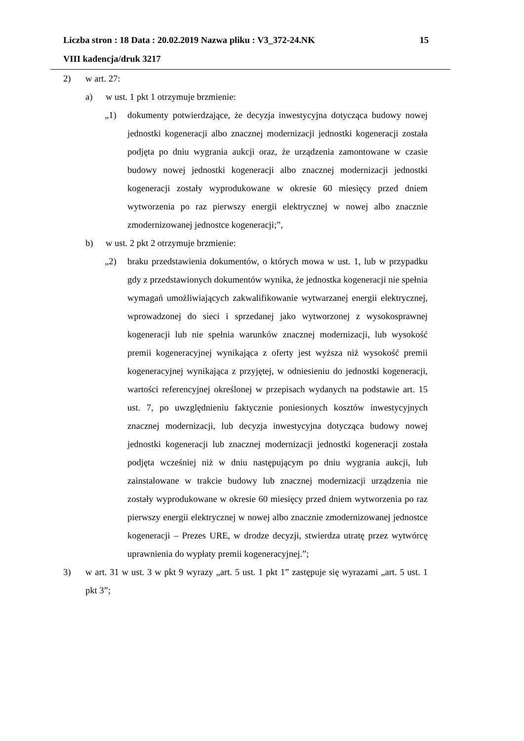Liczba stron : 18 Data : 20.02.2019 Nazwa pliku : V3_372-24.NK 15
VIII kadencja/druk 3217
2) w art. 27:
a) w ust. 1 pkt 1 otrzymuje brzmienie:
„1) dokumenty potwierdzające, że decyzja inwestycyjna dotycząca budowy nowej jednostki kogeneracji albo znacznej modernizacji jednostki kogeneracji została podjęta po dniu wygrania aukcji oraz, że urządzenia zamontowane w czasie budowy nowej jednostki kogeneracji albo znacznej modernizacji jednostki kogeneracji zostały wyprodukowane w okresie 60 miesięcy przed dniem wytworzenia po raz pierwszy energii elektrycznej w nowej albo znacznie zmodernizowanej jednostce kogeneracji;”,
b) w ust. 2 pkt 2 otrzymuje brzmienie:
„2) braku przedstawienia dokumentów, o których mowa w ust. 1, lub w przypadku gdy z przedstawionych dokumentów wynika, że jednostka kogeneracji nie spełnia wymagań umożliwiających zakwalifikowanie wytwarzanej energii elektrycznej, wprowadzonej do sieci i sprzedanej jako wytworzonej z wysokosprawnej kogeneracji lub nie spełnia warunków znacznej modernizacji, lub wysokość premii kogeneracyjnej wynikająca z oferty jest wyższa niż wysokość premii kogeneracyjnej wynikająca z przyjętej, w odniesieniu do jednostki kogeneracji, wartości referencyjnej określonej w przepisach wydanych na podstawie art. 15 ust. 7, po uwzględnieniu faktycznie poniesionych kosztów inwestycyjnych znacznej modernizacji, lub decyzja inwestycyjna dotycząca budowy nowej jednostki kogeneracji lub znacznej modernizacji jednostki kogeneracji została podjęta wcześniej niż w dniu następującym po dniu wygrania aukcji, lub zainstalowane w trakcie budowy lub znacznej modernizacji urządzenia nie zostały wyprodukowane w okresie 60 miesięcy przed dniem wytworzenia po raz pierwszy energii elektrycznej w nowej albo znacznie zmodernizowanej jednostce kogeneracji – Prezes URE, w drodze decyzji, stwierdza utratę przez wytwórcę uprawnienia do wypłaty premii kogeneracyjnej.”;
3) w art. 31 w ust. 3 w pkt 9 wyrazy „art. 5 ust. 1 pkt 1” zastępuje się wyrazami „art. 5 ust. 1 pkt 3”;